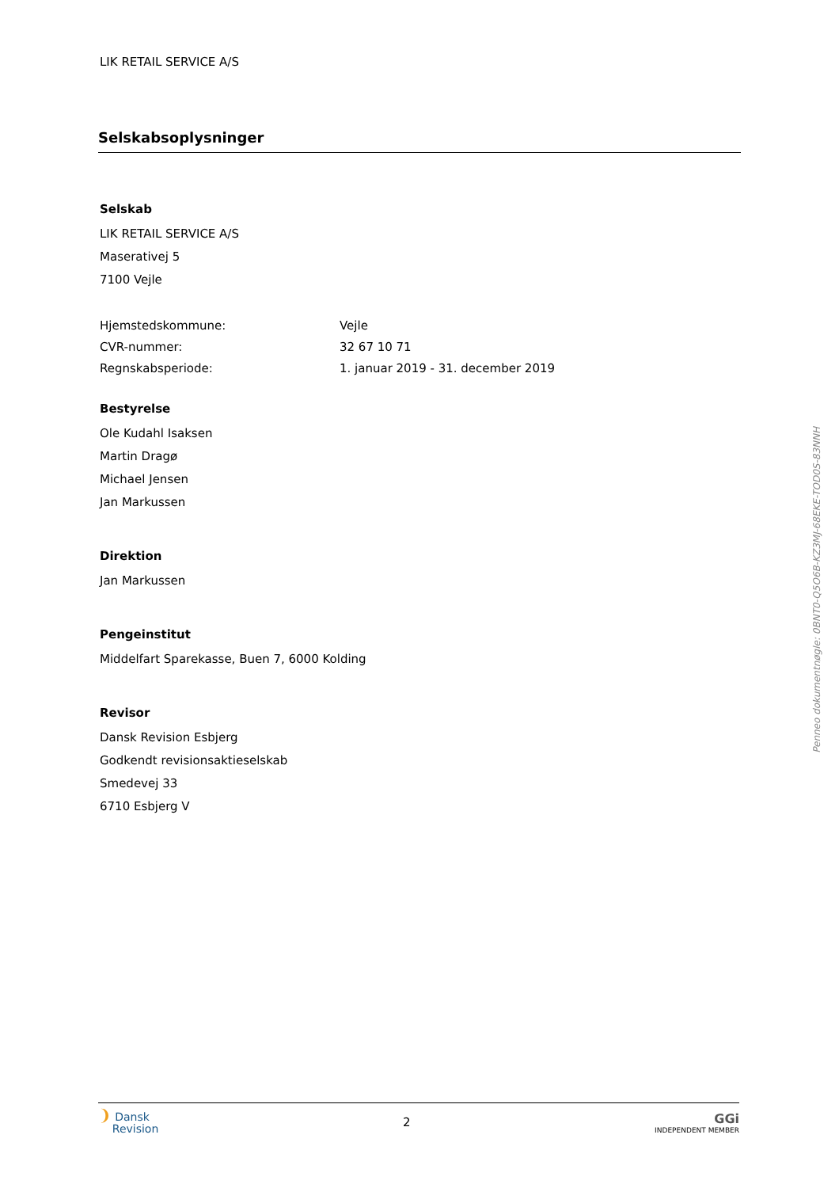LIK RETAIL SERVICE A/S
Selskabsoplysninger
Selskab
LIK RETAIL SERVICE A/S
Maserativej 5
7100 Vejle
| Hjemstedskommune: | Vejle |
| CVR-nummer: | 32 67 10 71 |
| Regnskabsperiode: | 1. januar 2019 - 31. december 2019 |
Bestyrelse
Ole Kudahl Isaksen
Martin Dragø
Michael Jensen
Jan Markussen
Direktion
Jan Markussen
Pengeinstitut
Middelfart Sparekasse, Buen 7, 6000 Kolding
Revisor
Dansk Revision Esbjerg
Godkendt revisionsaktieselskab
Smedevej 33
6710 Esbjerg V
❩ Dansk
Revision
2
GGi
INDEPENDENT MEMBER
Penneo dokumentnøgle: 0BNT0-Q5O6B-KZ3MJ-68EKE-TOD0S-83NNH